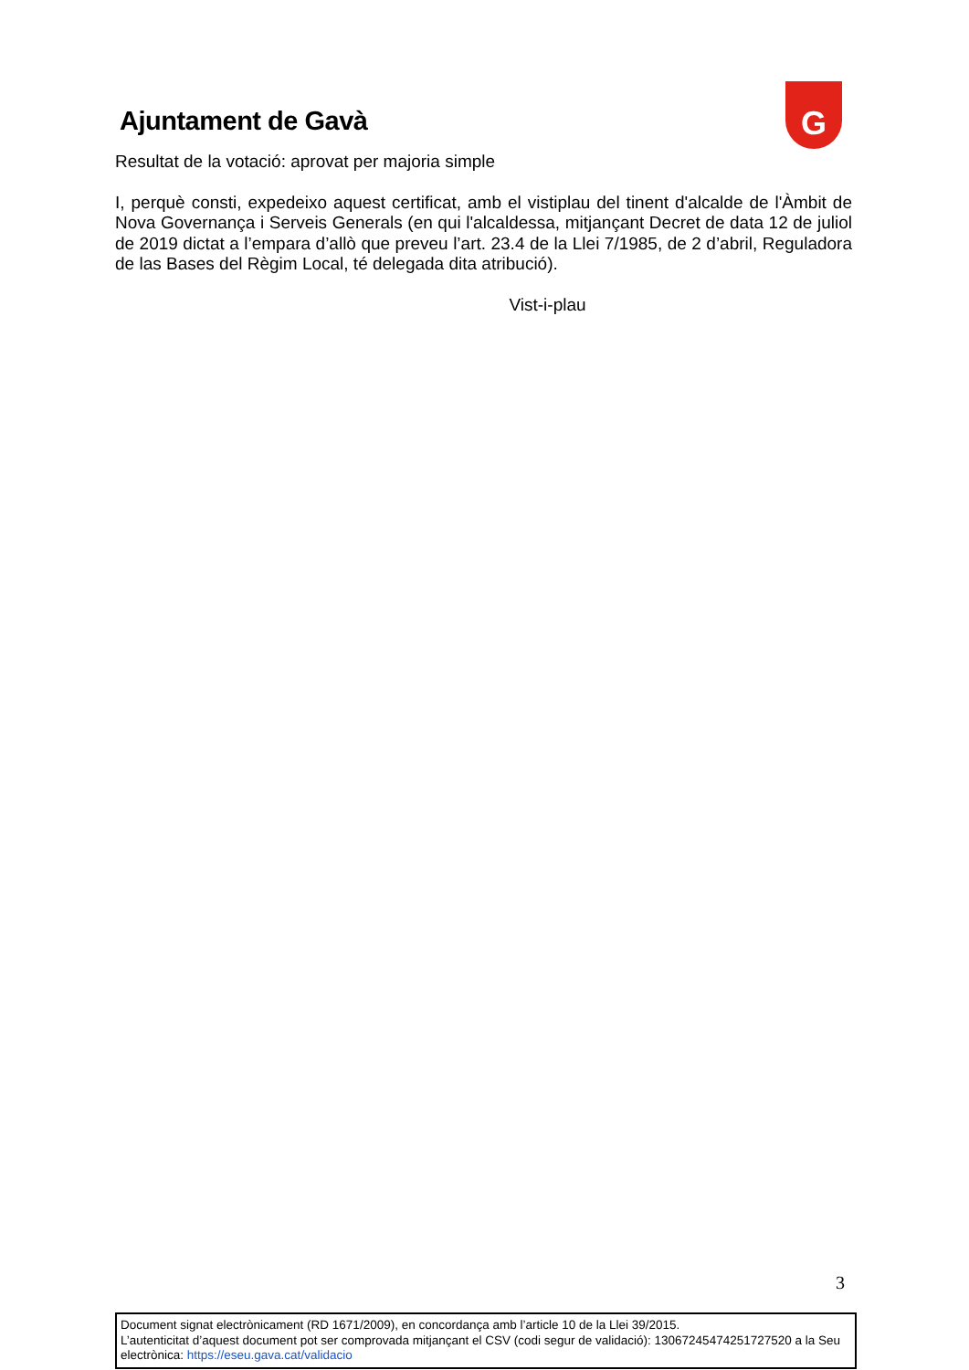Ajuntament de Gavà
G
Resultat de la votació: aprovat per majoria simple
I, perquè consti, expedeixo aquest certificat, amb el vistiplau del tinent d'alcalde de l'Àmbit de Nova Governança i Serveis Generals (en qui l'alcaldessa, mitjançant Decret de data 12 de juliol de 2019 dictat a l’empara d’allò que preveu l’art. 23.4 de la Llei 7/1985, de 2 d’abril, Reguladora de las Bases del Règim Local, té delegada dita atribució).
Vist-i-plau
3
Document signat electrònicament (RD 1671/2009), en concordança amb l’article 10 de la Llei 39/2015.
L’autenticitat d’aquest document pot ser comprovada mitjançant el CSV (codi segur de validació): 13067245474251727520 a la Seu electrònica: https://eseu.gava.cat/validacio